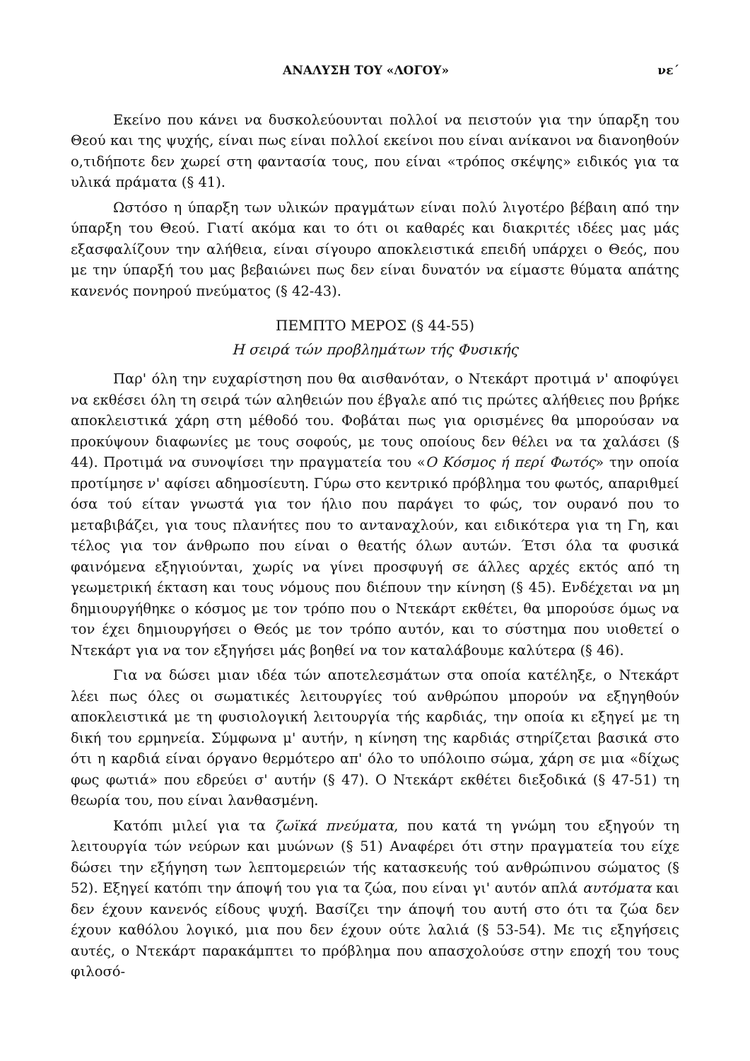ΑΝΑΛΥΣΗ ΤΟΥ «ΛΟΓΟΥ» νε΄
Εκείνο που κάνει να δυσκολεύουνται πολλοί να πειστούν για την ύπαρξη του Θεού και της ψυχής, είναι πως είναι πολλοί εκείνοι που είναι ανίκανοι να διανοηθούν ο,τιδήποτε δεν χωρεί στη φαντασία τους, που είναι «τρόπος σκέψης» ειδικός για τα υλικά πράματα (§ 41).
Ωστόσο η ύπαρξη των υλικών πραγμάτων είναι πολύ λιγοτέρο βέβαιη από την ύπαρξη του Θεού. Γιατί ακόμα και το ότι οι καθαρές και διακριτές ιδέες μας μάς εξασφαλίζουν την αλήθεια, είναι σίγουρο αποκλειστικά επειδή υπάρχει ο Θεός, που με την ύπαρξή του μας βεβαιώνει πως δεν είναι δυνατόν να είμαστε θύματα απάτης κανενός πονηρού πνεύματος (§ 42-43).
ΠΕΜΠΤΟ ΜΕΡΟΣ (§ 44-55)
Η σειρά τών προβλημάτων τής Φυσικής
Παρ' όλη την ευχαρίστηση που θα αισθανόταν, ο Ντεκάρτ προτιμά ν' αποφύγει να εκθέσει όλη τη σειρά τών αληθειών που έβγαλε από τις πρώτες αλήθειες που βρήκε αποκλειστικά χάρη στη μέθοδό του. Φοβάται πως για ορισμένες θα μπορούσαν να προκύψουν διαφωνίες με τους σοφούς, με τους οποίους δεν θέλει να τα χαλάσει (§ 44). Προτιμά να συνοψίσει την πραγματεία του «Ο Κόσμος ή περί Φωτός» την οποία προτίμησε ν' αφίσει αδημοσίευτη. Γύρω στο κεντρικό πρόβλημα του φωτός, απαριθμεί όσα τού είταν γνωστά για τον ήλιο που παράγει το φώς, τον ουρανό που το μεταβιβάζει, για τους πλανήτες που το ανταναχλούν, και ειδικότερα για τη Γη, και τέλος για τον άνθρωπο που είναι ο θεατής όλων αυτών. Έτσι όλα τα φυσικά φαινόμενα εξηγιούνται, χωρίς να γίνει προσφυγή σε άλλες αρχές εκτός από τη γεωμετρική έκταση και τους νόμους που διέπουν την κίνηση (§ 45). Ενδέχεται να μη δημιουργήθηκε ο κόσμος με τον τρόπο που ο Ντεκάρτ εκθέτει, θα μπορούσε όμως να τον έχει δημιουργήσει ο Θεός με τον τρόπο αυτόν, και το σύστημα που υιοθετεί ο Ντεκάρτ για να τον εξηγήσει μάς βοηθεί να τον καταλάβουμε καλύτερα (§ 46).
Για να δώσει μιαν ιδέα τών αποτελεσμάτων στα οποία κατέληξε, ο Ντεκάρτ λέει πως όλες οι σωματικές λειτουργίες τού ανθρώπου μπορούν να εξηγηθούν αποκλειστικά με τη φυσιολογική λειτουργία τής καρδιάς, την οποία κι εξηγεί με τη δική του ερμηνεία. Σύμφωνα μ' αυτήν, η κίνηση της καρδιάς στηρίζεται βασικά στο ότι η καρδιά είναι όργανο θερμότερο απ' όλο το υπόλοιπο σώμα, χάρη σε μια «δίχως φως φωτιά» που εδρεύει σ' αυτήν (§ 47). Ο Ντεκάρτ εκθέτει διεξοδικά (§ 47-51) τη θεωρία του, που είναι λανθασμένη.
Κατόπι μιλεί για τα ζωϊκά πνεύματα, που κατά τη γνώμη του εξηγούν τη λειτουργία τών νεύρων και μυώνων (§ 51) Αναφέρει ότι στην πραγματεία του είχε δώσει την εξήγηση των λεπτομερειών τής κατασκευής τού ανθρώπινου σώματος (§ 52). Εξηγεί κατόπι την άποψή του για τα ζώα, που είναι γι' αυτόν απλά αυτόματα και δεν έχουν κανενός είδους ψυχή. Βασίζει την άποψή του αυτή στο ότι τα ζώα δεν έχουν καθόλου λογικό, μια που δεν έχουν ούτε λαλιά (§ 53-54). Με τις εξηγήσεις αυτές, ο Ντεκάρτ παρακάμπτει το πρόβλημα που απασχολούσε στην εποχή του τους φιλοσό-